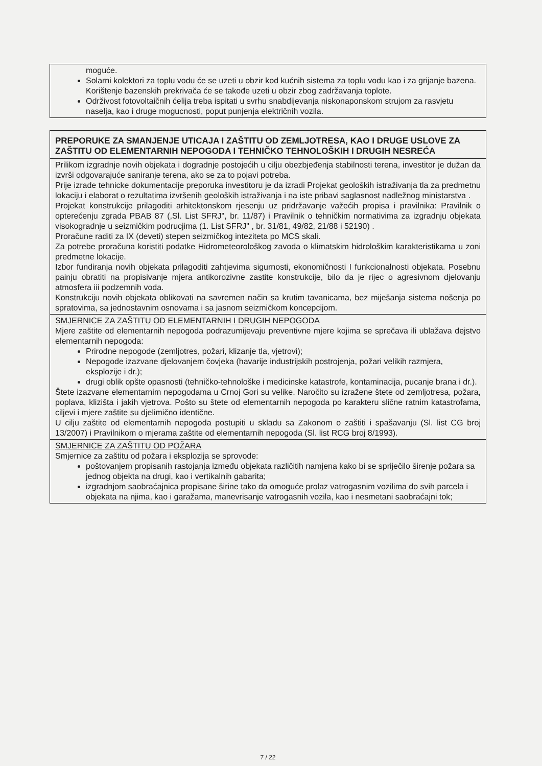| moguće. Solarni kolektori za toplu vodu će se uzeti u obzir kod kućnih sistema za toplu vodu kao i za grijanje bazena. Korištenje bazenskih prekrivača će se takođe uzeti u obzir zbog zadržavanja toplote. Održivost fotovoltaičnih ćelija treba ispitati u svrhu snabdijevanja niskonaponskom strujom za rasvjetu naselja, kao i druge mogucnosti, poput punjenja električnih vozila. |
| PREPORUKE ZA SMANJENJE UTICAJA I ZAŠTITU OD ZEMLJOTRESA, KAO I DRUGE USLOVE ZA ZAŠTITU OD ELEMENTARNIH NEPOGODA I TEHNIČKO TEHNOLOŠKIH I DRUGIH NESREĆA |
| Prilikom izgradnje novih objekata i dogradnje postojećih u cilju obezbjeđenja stabilnosti terena, investitor je dužan da izvrši odgovarajuće saniranje terena, ako se za to pojavi potreba. Prije izrade tehnicke dokumentacije preporuka investitoru je da izradi Projekat geoloških istraživanja tla za predmetnu lokaciju i elaborat o rezultatima izvršenih geoloških istraživanja i na iste pribavi saglasnost nadležnog ministarstva . Projekat konstrukcije prilagoditi arhitektonskom rjesenju uz pridržavanje važećih propisa i pravilnika: Pravilnik o opterećenju zgrada PBAB 87 (,Sl. List SFRJ", br. 11/87) i Pravilnik o tehničkim normativima za izgradnju objekata visokogradnje u seizmičkim podrucjima (1. List SFRJ" , br. 31/81, 49/82, 21/88 i 52190) . Proračune raditi za IX (deveti) stepen seizmičkog inteziteta po MCS skali. Za potrebe proračuna koristiti podatke Hidrometeorološkog zavoda o klimatskim hidrološkim karakteristikama u zoni predmetne lokacije. Izbor fundiranja novih objekata prilagoditi zahtjevima sigurnosti, ekonomičnosti I funkcionalnosti objekata. Posebnu painju obratiti na propisivanje mjera antikorozivne zastite konstrukcije, bilo da je rijec o agresivnom djelovanju atmosfera iii podzemnih voda. Konstrukciju novih objekata oblikovati na savremen način sa krutim tavanicama, bez miješanja sistema nošenja po spratovima, sa jednostavnim osnovama i sa jasnom seizmičkom koncepcijom. |
| SMJERNICE ZA ZAŠTITU OD ELEMENTARNIH I DRUGIH NEPOGODA Mjere zaštite od elementarnih nepogoda podrazumijevaju preventivne mjere kojima se sprečava ili ublažava dejstvo elementarnih nepogoda: Prirodne nepogode (zemljotres, požari, klizanje tla, vjetrovi); Nepogode izazvane djelovanjem čovjeka (havarije industrijskih postrojenja, požari velikih razmjera, eksplozije i dr.); drugi oblik opšte opasnosti (tehničko-tehnološke i medicinske katastrofe, kontaminacija, pucanje brana i dr.). Štete izazvane elementarnim nepogodama u Crnoj Gori su velike. Naročito su izražene štete od zemljotresa, požara, poplava, klizišta i jakih vjetrova. Pošto su štete od elementarnih nepogoda po karakteru slične ratnim katastrofama, ciljevi i mjere zaštite su djelimično identične. U cilju zaštite od elementarnih nepogoda postupiti u skladu sa Zakonom o zaštiti i spašavanju (Sl. list CG broj 13/2007) i Pravilnikom o mjerama zaštite od elementarnih nepogoda (Sl. list RCG broj 8/1993). |
| SMJERNICE ZA ZAŠTITU OD POŽARA Smjernice za zaštitu od požara i eksplozija se sprovode: poštovanjem propisanih rastojanja između objekata različitih namjena kako bi se spriječilo širenje požara sa jednog objekta na drugi, kao i vertikalnih gabarita; izgradnjom saobraćajnica propisane širine tako da omoguće prolaz vatrogasnim vozilima do svih parcela i objekata na njima, kao i garažama, manevrisanje vatrogasnih vozila, kao i nesmetani saobraćajni tok; |
7 / 22